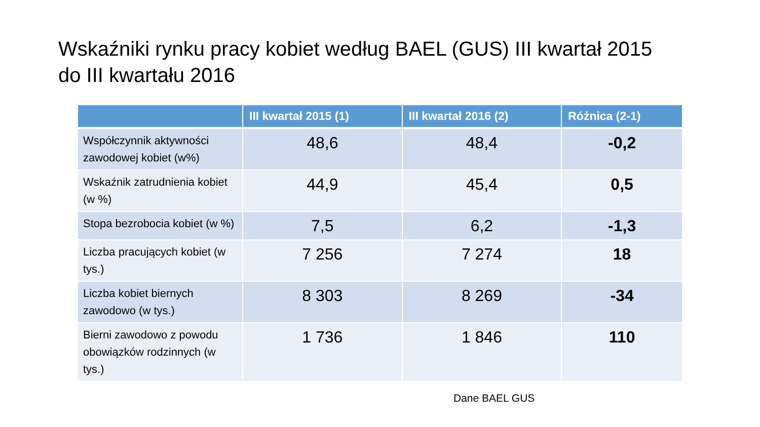Wskaźniki rynku pracy kobiet według BAEL (GUS) III kwartał 2015 do III kwartału 2016
| | III kwartał 2015 (1) | III kwartał 2016 (2) | Różnica (2-1) |
| --- | --- | --- | --- |
| Współczynnik aktywności zawodowej kobiet (w%) | 48,6 | 48,4 | -0,2 |
| Wskaźnik zatrudnienia kobiet (w %) | 44,9 | 45,4 | 0,5 |
| Stopa bezrobocia kobiet (w %) | 7,5 | 6,2 | -1,3 |
| Liczba pracujących kobiet (w tys.) | 7 256 | 7 274 | 18 |
| Liczba kobiet biernych zawodowo (w tys.) | 8 303 | 8 269 | -34 |
| Bierni zawodowo z powodu obowiązków rodzinnych (w tys.) | 1 736 | 1 846 | 110 |
Dane BAEL GUS